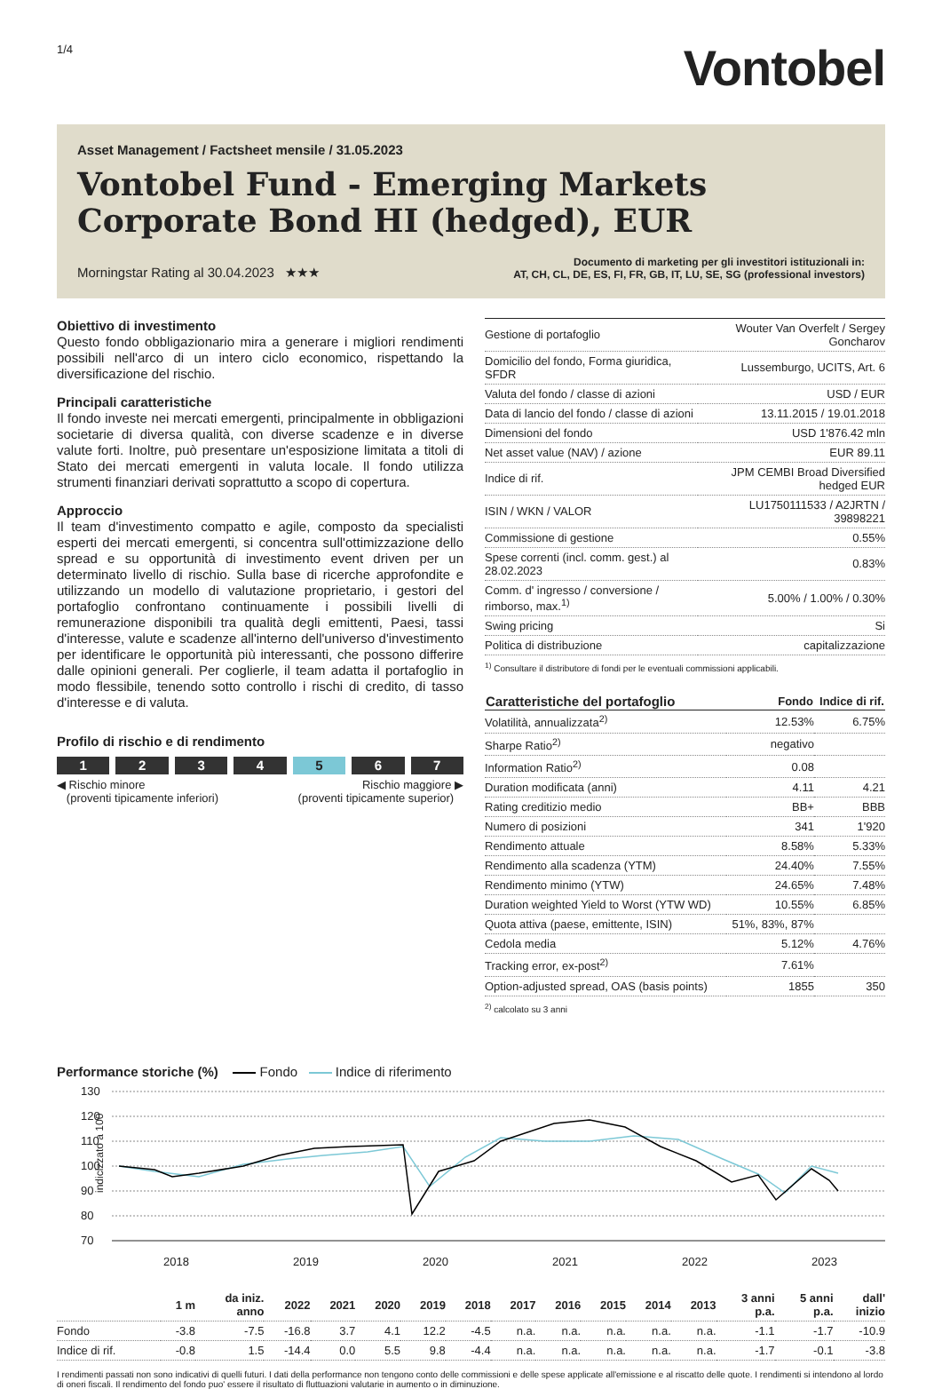1/4
Vontobel
Asset Management / Factsheet mensile / 31.05.2023
Vontobel Fund - Emerging Markets Corporate Bond HI (hedged), EUR
Morningstar Rating al 30.04.2023 ★★★
Documento di marketing per gli investitori istituzionali in:
AT, CH, CL, DE, ES, FI, FR, GB, IT, LU, SE, SG (professional investors)
Obiettivo di investimento
Questo fondo obbligazionario mira a generare i migliori rendimenti possibili nell'arco di un intero ciclo economico, rispettando la diversificazione del rischio.
Principali caratteristiche
Il fondo investe nei mercati emergenti, principalmente in obbligazioni societarie di diversa qualità, con diverse scadenze e in diverse valute forti. Inoltre, può presentare un'esposizione limitata a titoli di Stato dei mercati emergenti in valuta locale. Il fondo utilizza strumenti finanziari derivati soprattutto a scopo di copertura.
Approccio
Il team d'investimento compatto e agile, composto da specialisti esperti dei mercati emergenti, si concentra sull'ottimizzazione dello spread e su opportunità di investimento event driven per un determinato livello di rischio. Sulla base di ricerche approfondite e utilizzando un modello di valutazione proprietario, i gestori del portafoglio confrontano continuamente i possibili livelli di remunerazione disponibili tra qualità degli emittenti, Paesi, tassi d'interesse, valute e scadenze all'interno dell'universo d'investimento per identificare le opportunità più interessanti, che possono differire dalle opinioni generali. Per coglierle, il team adatta il portafoglio in modo flessibile, tenendo sotto controllo i rischi di credito, di tasso d'interesse e di valuta.
Profilo di rischio e di rendimento
1 2 3 4 5 6 7
◀ Rischio minore
(proventi tipicamente inferiori)
Rischio maggiore ▶
(proventi tipicamente superior)
| Gestione di portafoglio | Wouter Van Overfelt / Sergey Goncharov |
| Domicilio del fondo, Forma giuridica, SFDR | Lussemburgo, UCITS, Art. 6 |
| Valuta del fondo / classe di azioni | USD / EUR |
| Data di lancio del fondo / classe di azioni | 13.11.2015 / 19.01.2018 |
| Dimensioni del fondo | USD 1'876.42 mln |
| Net asset value (NAV) / azione | EUR 89.11 |
| Indice di rif. | JPM CEMBI Broad Diversified hedged EUR |
| ISIN / WKN / VALOR | LU1750111533 / A2JRTN / 39898221 |
| Commissione di gestione | 0.55% |
| Spese correnti (incl. comm. gest.) al 28.02.2023 | 0.83% |
| Comm. d' ingresso / conversione / rimborso, max.<sup>1)</sup> | 5.00% / 1.00% / 0.30% |
| Swing pricing | Si |
| Politica di distribuzione | capitalizzazione |
<sup>1)</sup> Consultare il distributore di fondi per le eventuali commissioni applicabili.
| Caratteristiche del portafoglio | Fondo | Indice di rif. |
| --- | --- | --- |
| Volatilità, annualizzata<sup>2)</sup> | 12.53% | 6.75% |
| Sharpe Ratio<sup>2)</sup> | negativo | |
| Information Ratio<sup>2)</sup> | 0.08 | |
| Duration modificata (anni) | 4.11 | 4.21 |
| Rating creditizio medio | BB+ | BBB |
| Numero di posizioni | 341 | 1'920 |
| Rendimento attuale | 8.58% | 5.33% |
| Rendimento alla scadenza (YTM) | 24.40% | 7.55% |
| Rendimento minimo (YTW) | 24.65% | 7.48% |
| Duration weighted Yield to Worst (YTW WD) | 10.55% | 6.85% |
| Quota attiva (paese, emittente, ISIN) | 51%, 83%, 87% | |
| Cedola media | 5.12% | 4.76% |
| Tracking error, ex-post<sup>2)</sup> | 7.61% | |
| Option-adjusted spread, OAS (basis points) | 1855 | 350 |
<sup>2)</sup> calcolato su 3 anni
Performance storiche (%) Fondo Indice di riferimento
indicizzato a 100
130
120
110
100
90
80
70
2018
2019
2020
2021
2022
2023
| | 1 m | da iniz. anno | 2022 | 2021 | 2020 | 2019 | 2018 | 2017 | 2016 | 2015 | 2014 | 2013 | 3 anni p.a. | 5 anni p.a. | dall' inizio |
| --- | --- | --- | --- | --- | --- | --- | --- | --- | --- | --- | --- | --- | --- | --- | --- |
| Fondo | -3.8 | -7.5 | -16.8 | 3.7 | 4.1 | 12.2 | -4.5 | n.a. | n.a. | n.a. | n.a. | n.a. | -1.1 | -1.7 | -10.9 |
| Indice di rif. | -0.8 | 1.5 | -14.4 | 0.0 | 5.5 | 9.8 | -4.4 | n.a. | n.a. | n.a. | n.a. | n.a. | -1.7 | -0.1 | -3.8 |
I rendimenti passati non sono indicativi di quelli futuri. I dati della performance non tengono conto delle commissioni e delle spese applicate all'emissione e al riscatto delle quote. I rendimenti si intendono al lordo di oneri fiscali. Il rendimento del fondo puo' essere il risultato di fluttuazioni valutarie in aumento o in diminuzione.